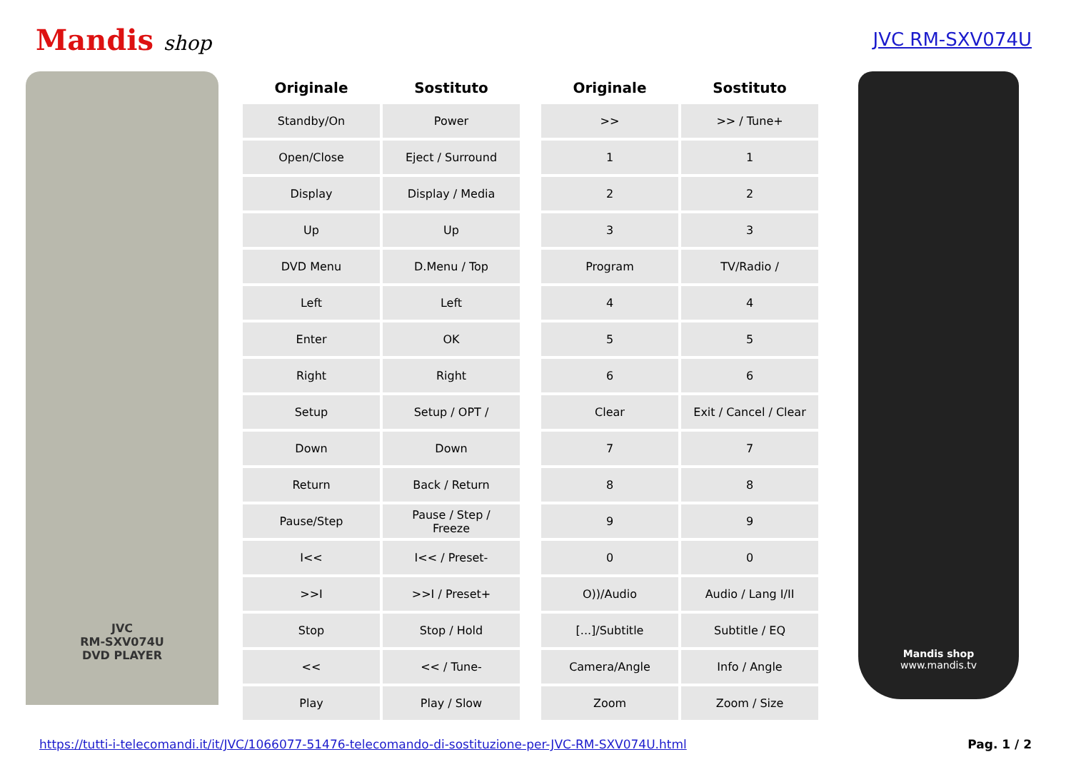Mandis shop JVC RM-SXV074U
JVC
RM-SXV074U
DVD PLAYER
| Originale | Sostituto | | Originale | Sostituto |
| --- | --- | --- | --- | --- |
| Standby/On | Power | | >> | >> / Tune+ |
| Open/Close | Eject / Surround | | 1 | 1 |
| Display | Display / Media | | 2 | 2 |
| Up | Up | | 3 | 3 |
| DVD Menu | D.Menu / Top | | Program | TV/Radio / |
| Left | Left | | 4 | 4 |
| Enter | OK | | 5 | 5 |
| Right | Right | | 6 | 6 |
| Setup | Setup / OPT / | | Clear | Exit / Cancel / Clear |
| Down | Down | | 7 | 7 |
| Return | Back / Return | | 8 | 8 |
| Pause/Step | Pause / Step / Freeze | | 9 | 9 |
| I<< | I<< / Preset- | | 0 | 0 |
| >>I | >>I / Preset+ | | O))/Audio | Audio / Lang I/II |
| Stop | Stop / Hold | | [...]/Subtitle | Subtitle / EQ |
| << | << / Tune- | | Camera/Angle | Info / Angle |
| Play | Play / Slow | | Zoom | Zoom / Size |
Mandis shop
www.mandis.tv
https://tutti-i-telecomandi.it/it/JVC/1066077-51476-telecomando-di-sostituzione-per-JVC-RM-SXV074U.html Pag. 1 / 2